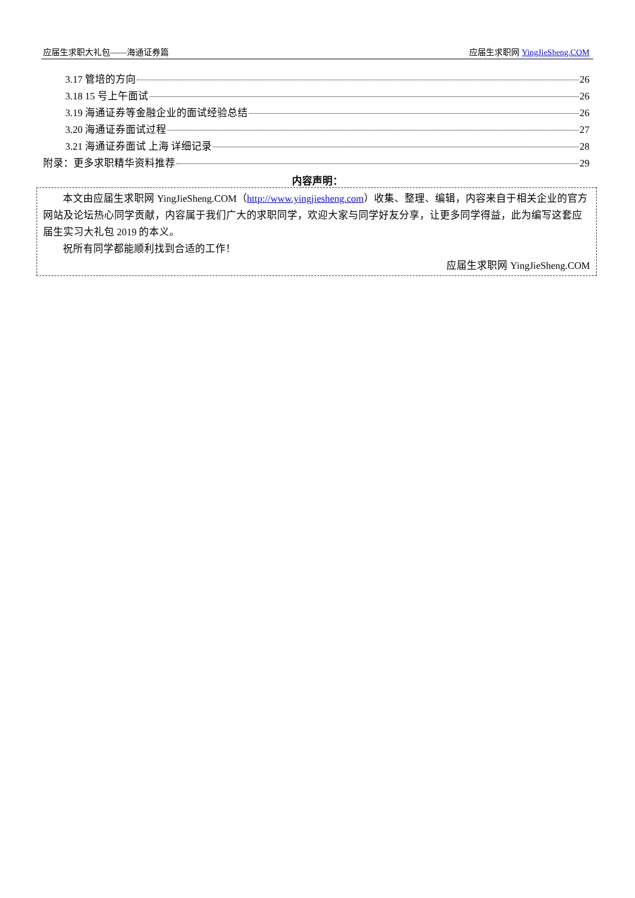应届生求职大礼包——海通证券篇 应届生求职网 YingJieSheng.COM
3.17 管培的方向 26
3.18 15 号上午面试 26
3.19 海通证券等金融企业的面试经验总结 26
3.20 海通证券面试过程 27
3.21 海通证券面试 上海 详细记录 28
附录：更多求职精华资料推荐 29
内容声明：
本文由应届生求职网 YingJieSheng.COM（http://www.yingjiesheng.com）收集、整理、编辑，内容来自于相关企业的官方网站及论坛热心同学贡献，内容属于我们广大的求职同学，欢迎大家与同学好友分享，让更多同学得益，此为编写这套应届生实习大礼包 2019 的本义。
祝所有同学都能顺利找到合适的工作！
应届生求职网 YingJieSheng.COM